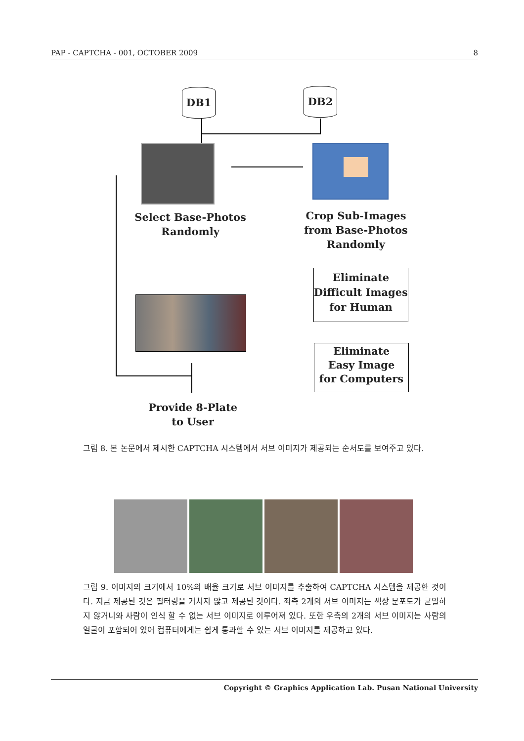PAP - CAPTCHA - 001, OCTOBER 2009 8
DB1 DB2
Select Base-Photos
Randomly
Crop Sub-Images
from Base-Photos
Randomly
Eliminate
Difficult Images
for Human
Eliminate
Easy Image
for Computers
Provide 8-Plate
to User
그림 8. 본 논문에서 제시한 CAPTCHA 시스템에서 서브 이미지가 제공되는 순서도를 보여주고 있다.
그림 9. 이미지의 크기에서 10%의 배율 크기로 서브 이미지를 추출하여 CAPTCHA 시스템을 제공한 것이다. 지금 제공된 것은 필터링을 거치지 않고 제공된 것이다. 좌측 2개의 서브 이미지는 색상 분포도가 균일하지 않거니와 사람이 인식 할 수 없는 서브 이미지로 이루어져 있다. 또한 우측의 2개의 서브 이미지는 사람의 얼굴이 포함되어 있어 컴퓨터에게는 쉽게 통과할 수 있는 서브 이미지를 제공하고 있다.
Copyright © Graphics Application Lab. Pusan National University